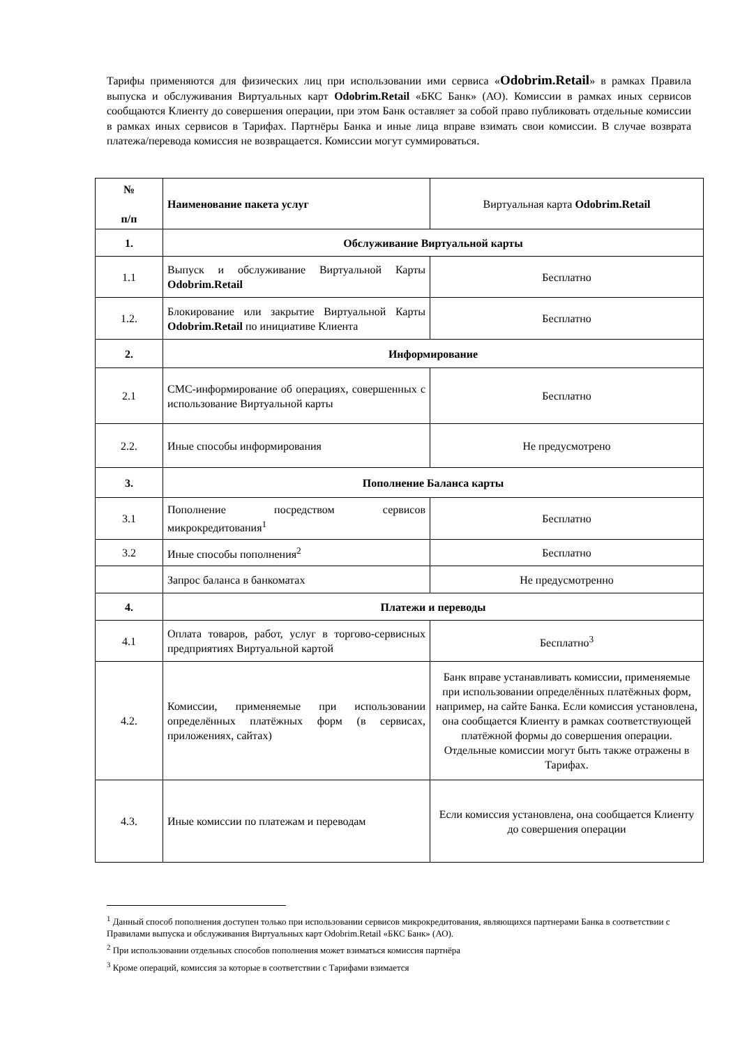Тарифы применяются для физических лиц при использовании ими сервиса «Odobrim.Retail» в рамках Правила выпуска и обслуживания Виртуальных карт Odobrim.Retail «БКС Банк» (АО). Комиссии в рамках иных сервисов сообщаются Клиенту до совершения операции, при этом Банк оставляет за собой право публиковать отдельные комиссии в рамках иных сервисов в Тарифах. Партнёры Банка и иные лица вправе взимать свои комиссии. В случае возврата платежа/перевода комиссия не возвращается. Комиссии могут суммироваться.
| № п/п | Наименование пакета услуг | Виртуальная карта Odobrim.Retail |
| 1. | Обслуживание Виртуальной карты | |
| 1.1 | Выпуск и обслуживание Виртуальной Карты Odobrim.Retail | Бесплатно |
| 1.2. | Блокирование или закрытие Виртуальной Карты Odobrim.Retail по инициативе Клиента | Бесплатно |
| 2. | Информирование | |
| 2.1 | СМС-информирование об операциях, совершенных с использование Виртуальной карты | Бесплатно |
| 2.2. | Иные способы информирования | Не предусмотрено |
| 3. | Пополнение Баланса карты | |
| 3.1 | Пополнение посредством сервисов микрокредитования<sup>1</sup> | Бесплатно |
| 3.2 | Иные способы пополнения<sup>2</sup> | Бесплатно |
| | Запрос баланса в банкоматах | Не предусмотренно |
| 4. | Платежи и переводы | |
| 4.1 | Оплата товаров, работ, услуг в торгово-сервисных предприятиях Виртуальной картой | Бесплатно<sup>3</sup> |
| 4.2. | Комиссии, применяемые при использовании определённых платёжных форм (в сервисах, приложениях, сайтах) | Банк вправе устанавливать комиссии, применяемые при использовании определённых платёжных форм, например, на сайте Банка. Если комиссия установлена, она сообщается Клиенту в рамках соответствующей платёжной формы до совершения операции. Отдельные комиссии могут быть также отражены в Тарифах. |
| 4.3. | Иные комиссии по платежам и переводам | Если комиссия установлена, она сообщается Клиенту до совершения операции |
<sup>1</sup> Данный способ пополнения доступен только при использовании сервисов микрокредитования, являющихся партнерами Банка в соответствии с Правилами выпуска и обслуживания Виртуальных карт Odobrim.Retail «БКС Банк» (АО).
<sup>2</sup> При использовании отдельных способов пополнения может взиматься комиссия партнёра
<sup>3</sup> Кроме операций, комиссия за которые в соответствии с Тарифами взимается